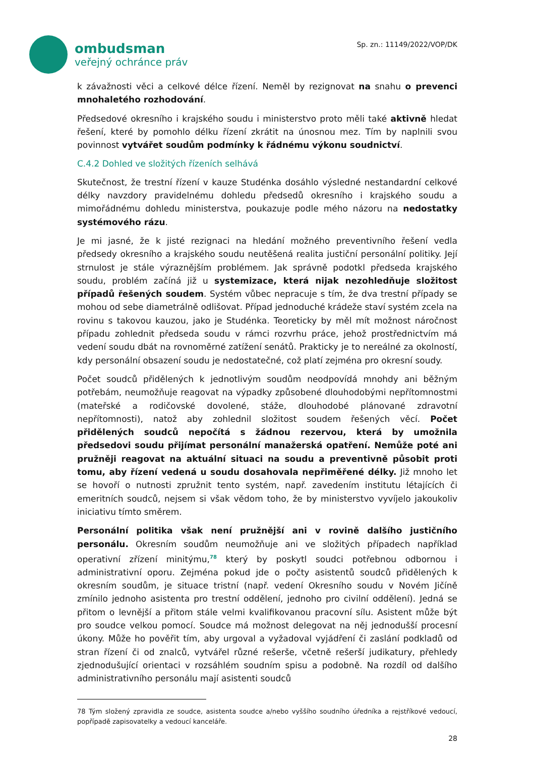ombudsman
veřejný ochránce práv
Sp. zn.: 11149/2022/VOP/DK
k závažnosti věci a celkové délce řízení. Neměl by rezignovat na snahu o prevenci mnohaletého rozhodování.
Předsedové okresního i krajského soudu i ministerstvo proto měli také aktivně hledat řešení, které by pomohlo délku řízení zkrátit na únosnou mez. Tím by naplnili svou povinnost vytvářet soudům podmínky k řádnému výkonu soudnictví.
C.4.2 Dohled ve složitých řízeních selhává
Skutečnost, že trestní řízení v kauze Studénka dosáhlo výsledné nestandardní celkové délky navzdory pravidelnému dohledu předsedů okresního i krajského soudu a mimořádnému dohledu ministerstva, poukazuje podle mého názoru na nedostatky systémového rázu.
Je mi jasné, že k jisté rezignaci na hledání možného preventivního řešení vedla předsedy okresního a krajského soudu neutěšená realita justiční personální politiky. Její strnulost je stále výraznějším problémem. Jak správně podotkl předseda krajského soudu, problém začíná již u systemizace, která nijak nezohledňuje složitost případů řešených soudem. Systém vůbec nepracuje s tím, že dva trestní případy se mohou od sebe diametrálně odlišovat. Případ jednoduché krádeže staví systém zcela na rovinu s takovou kauzou, jako je Studénka. Teoreticky by měl mít možnost náročnost případu zohlednit předseda soudu v rámci rozvrhu práce, jehož prostřednictvím má vedení soudu dbát na rovnoměrné zatížení senátů. Prakticky je to nereálné za okolností, kdy personální obsazení soudu je nedostatečné, což platí zejména pro okresní soudy.
Počet soudců přidělených k jednotlivým soudům neodpovídá mnohdy ani běžným potřebám, neumožňuje reagovat na výpadky způsobené dlouhodobými nepřítomnostmi (mateřské a rodičovské dovolené, stáže, dlouhodobé plánované zdravotní nepřítomnosti), natož aby zohlednil složitost soudem řešených věcí. Počet přidělených soudců nepočítá s žádnou rezervou, která by umožnila předsedovi soudu přijímat personální manažerská opatření. Nemůže poté ani pružněji reagovat na aktuální situaci na soudu a preventivně působit proti tomu, aby řízení vedená u soudu dosahovala nepřiměřené délky. Již mnoho let se hovoří o nutnosti zpružnit tento systém, např. zavedením institutu létajících či emeritních soudců, nejsem si však vědom toho, že by ministerstvo vyvíjelo jakoukoliv iniciativu tímto směrem.
Personální politika však není pružnější ani v rovině dalšího justičního personálu. Okresním soudům neumožňuje ani ve složitých případech například operativní zřízení minitýmu,<sup>78</sup> který by poskytl soudci potřebnou odbornou i administrativní oporu. Zejména pokud jde o počty asistentů soudců přidělených k okresním soudům, je situace tristní (např. vedení Okresního soudu v Novém Jičíně zmínilo jednoho asistenta pro trestní oddělení, jednoho pro civilní oddělení). Jedná se přitom o levnější a přitom stále velmi kvalifikovanou pracovní sílu. Asistent může být pro soudce velkou pomocí. Soudce má možnost delegovat na něj jednodušší procesní úkony. Může ho pověřit tím, aby urgoval a vyžadoval vyjádření či zaslání podkladů od stran řízení či od znalců, vytvářel různé rešerše, včetně rešerší judikatury, přehledy zjednodušující orientaci v rozsáhlém soudním spisu a podobně. Na rozdíl od dalšího administrativního personálu mají asistenti soudců
78 Tým složený zpravidla ze soudce, asistenta soudce a/nebo vyššího soudního úředníka a rejstříkové vedoucí, popřípadě zapisovatelky a vedoucí kanceláře.
28